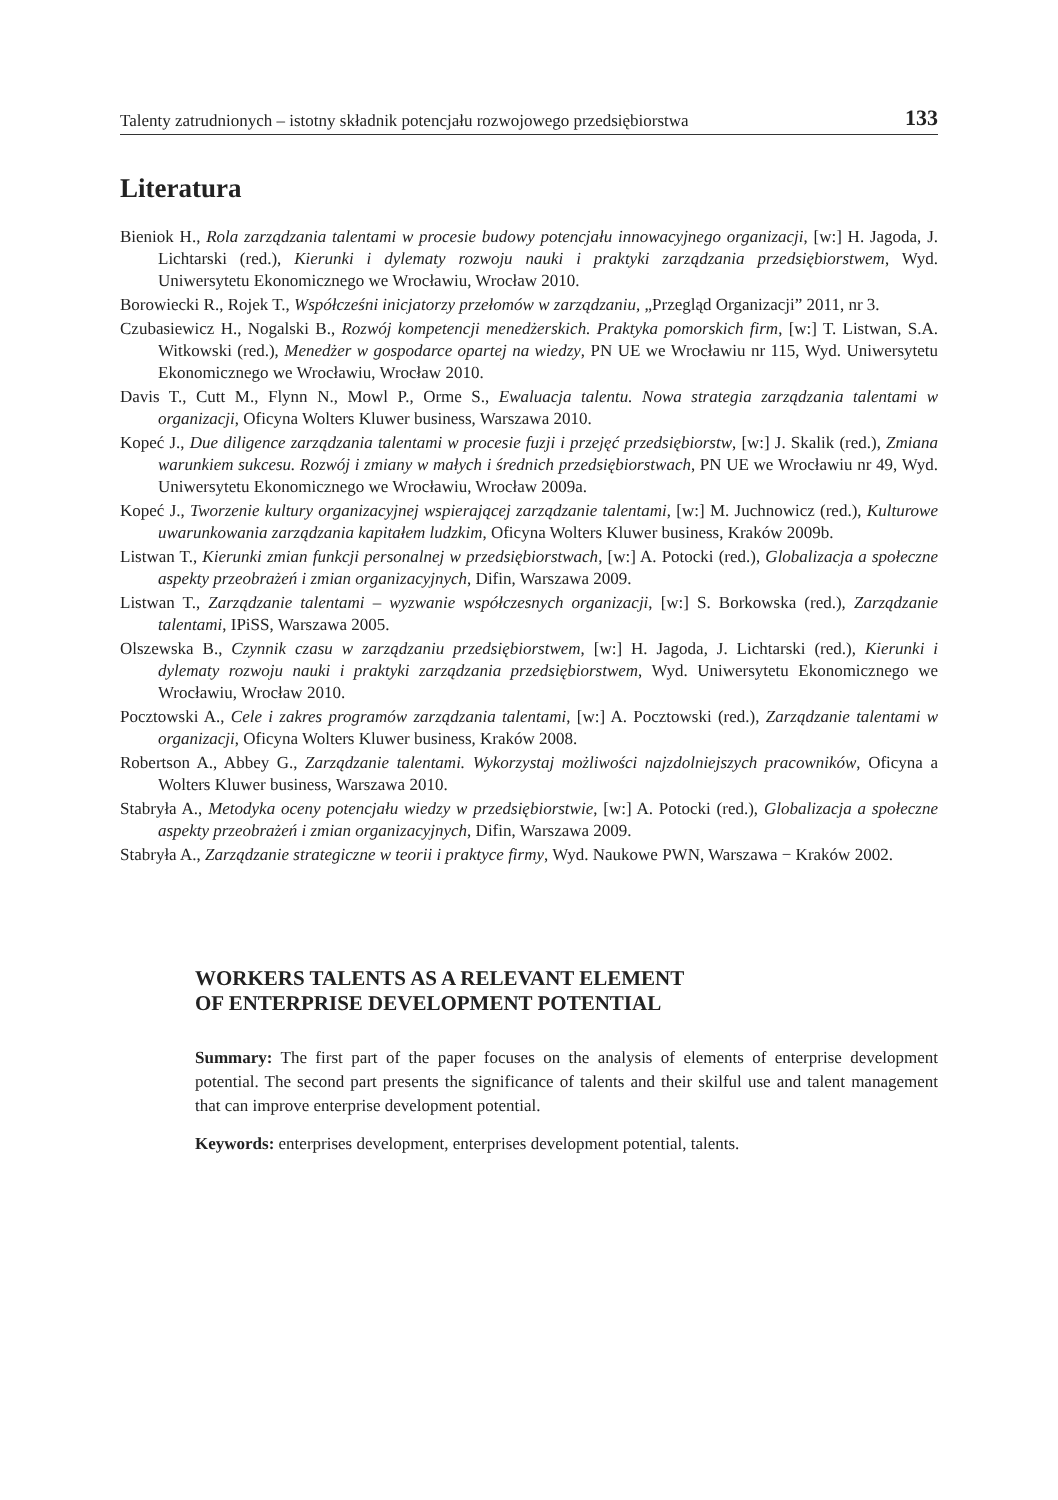Talenty zatrudnionych – istotny składnik potencjału rozwojowego przedsiębiorstwa 133
Literatura
Bieniok H., Rola zarządzania talentami w procesie budowy potencjału innowacyjnego organizacji, [w:] H. Jagoda, J. Lichtarski (red.), Kierunki i dylematy rozwoju nauki i praktyki zarządzania przedsiębiorstwem, Wyd. Uniwersytetu Ekonomicznego we Wrocławiu, Wrocław 2010.
Borowiecki R., Rojek T., Współcześni inicjatorzy przełomów w zarządzaniu, „Przegląd Organizacji” 2011, nr 3.
Czubasiewicz H., Nogalski B., Rozwój kompetencji menedżerskich. Praktyka pomorskich firm, [w:] T. Listwan, S.A. Witkowski (red.), Menedżer w gospodarce opartej na wiedzy, PN UE we Wrocławiu nr 115, Wyd. Uniwersytetu Ekonomicznego we Wrocławiu, Wrocław 2010.
Davis T., Cutt M., Flynn N., Mowl P., Orme S., Ewaluacja talentu. Nowa strategia zarządzania talentami w organizacji, Oficyna Wolters Kluwer business, Warszawa 2010.
Kopeć J., Due diligence zarządzania talentami w procesie fuzji i przejęć przedsiębiorstw, [w:] J. Skalik (red.), Zmiana warunkiem sukcesu. Rozwój i zmiany w małych i średnich przedsiębiorstwach, PN UE we Wrocławiu nr 49, Wyd. Uniwersytetu Ekonomicznego we Wrocławiu, Wrocław 2009a.
Kopeć J., Tworzenie kultury organizacyjnej wspierającej zarządzanie talentami, [w:] M. Juchnowicz (red.), Kulturowe uwarunkowania zarządzania kapitałem ludzkim, Oficyna Wolters Kluwer business, Kraków 2009b.
Listwan T., Kierunki zmian funkcji personalnej w przedsiębiorstwach, [w:] A. Potocki (red.), Globalizacja a społeczne aspekty przeobrażeń i zmian organizacyjnych, Difin, Warszawa 2009.
Listwan T., Zarządzanie talentami – wyzwanie współczesnych organizacji, [w:] S. Borkowska (red.), Zarządzanie talentami, IPiSS, Warszawa 2005.
Olszewska B., Czynnik czasu w zarządzaniu przedsiębiorstwem, [w:] H. Jagoda, J. Lichtarski (red.), Kierunki i dylematy rozwoju nauki i praktyki zarządzania przedsiębiorstwem, Wyd. Uniwersytetu Ekonomicznego we Wrocławiu, Wrocław 2010.
Pocztowski A., Cele i zakres programów zarządzania talentami, [w:] A. Pocztowski (red.), Zarządzanie talentami w organizacji, Oficyna Wolters Kluwer business, Kraków 2008.
Robertson A., Abbey G., Zarządzanie talentami. Wykorzystaj możliwości najzdolniejszych pracowników, Oficyna a Wolters Kluwer business, Warszawa 2010.
Stabryła A., Metodyka oceny potencjału wiedzy w przedsiębiorstwie, [w:] A. Potocki (red.), Globalizacja a społeczne aspekty przeobrażeń i zmian organizacyjnych, Difin, Warszawa 2009.
Stabryła A., Zarządzanie strategiczne w teorii i praktyce firmy, Wyd. Naukowe PWN, Warszawa − Kraków 2002.
WORKERS TALENTS AS A RELEVANT ELEMENT
OF ENTERPRISE DEVELOPMENT POTENTIAL
Summary: The first part of the paper focuses on the analysis of elements of enterprise development potential. The second part presents the significance of talents and their skilful use and talent management that can improve enterprise development potential.
Keywords: enterprises development, enterprises development potential, talents.